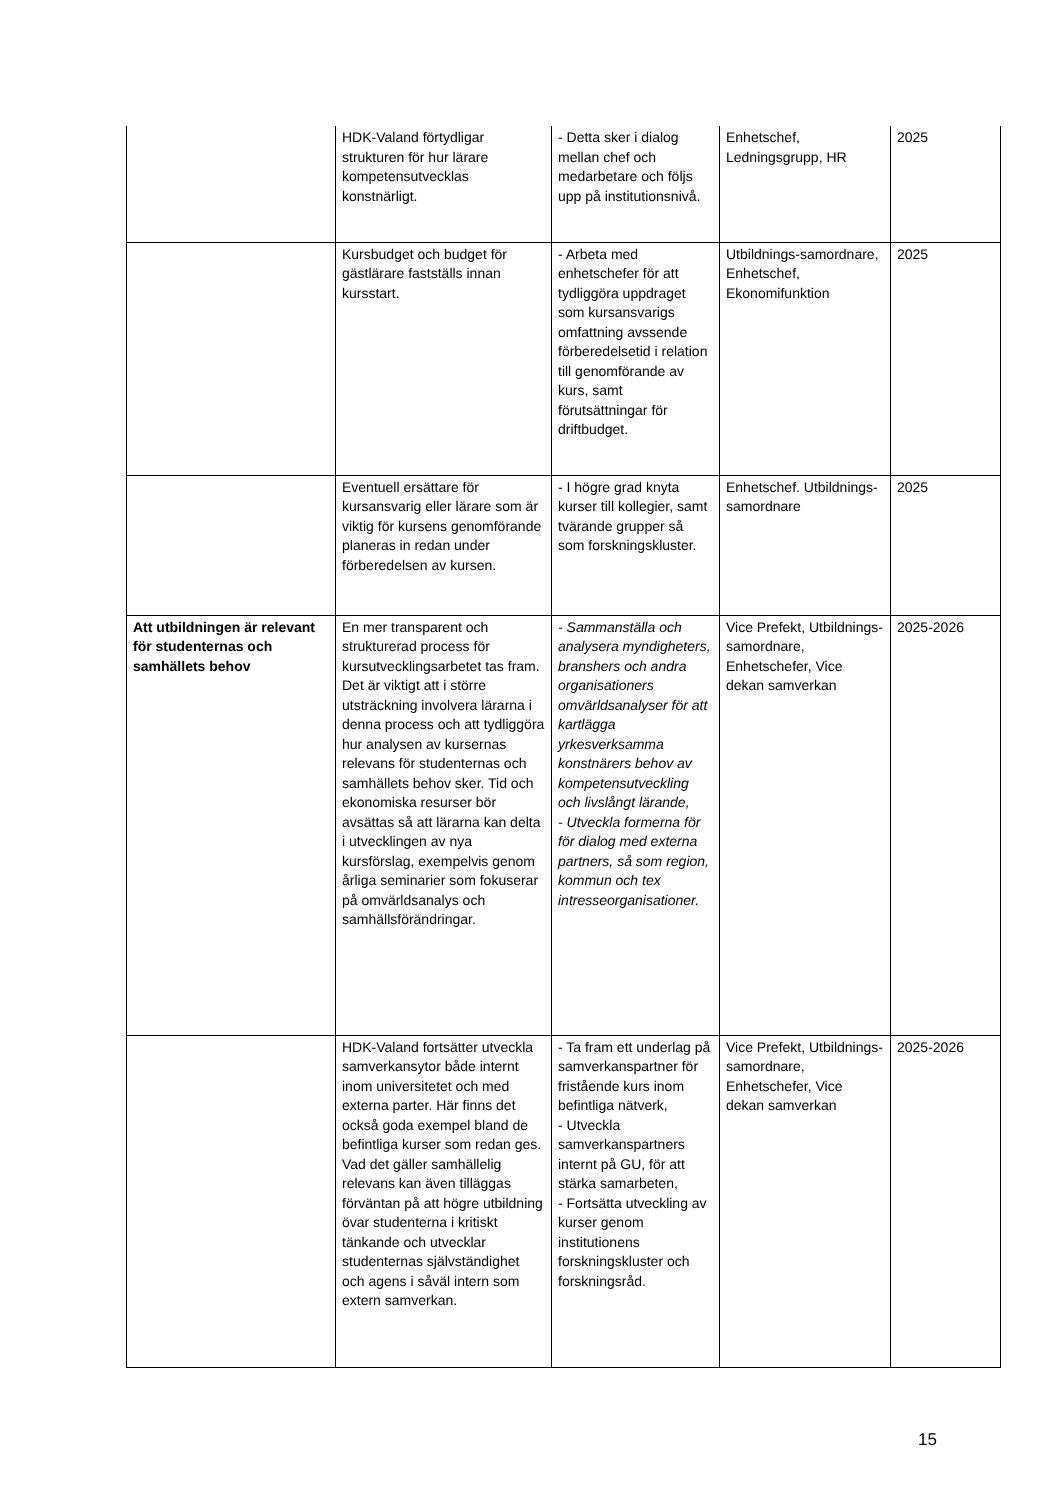| | HDK-Valand förtydligar strukturen för hur lärare kompetensutvecklas konstnärligt. | - Detta sker i dialog mellan chef och medarbetare och följs upp på institutionsnivå. | Enhetschef, Ledningsgrupp, HR | 2025 |
| | Kursbudget och budget för gästlärare fastställs innan kursstart. | - Arbeta med enhetschefer för att tydliggöra uppdraget som kursansvarigs omfattning avssende förberedelsetid i relation till genomförande av kurs, samt förutsättningar för driftbudget. | Utbildnings-samordnare, Enhetschef, Ekonomifunktion | 2025 |
| | Eventuell ersättare för kursansvarig eller lärare som är viktig för kursens genomförande planeras in redan under förberedelsen av kursen. | - I högre grad knyta kurser till kollegier, samt tvärande grupper så som forskningskluster. | Enhetschef. Utbildnings-samordnare | 2025 |
| Att utbildningen är relevant för studenternas och samhällets behov | En mer transparent och strukturerad process för kursutvecklingsarbetet tas fram. Det är viktigt att i större utsträckning involvera lärarna i denna process och att tydliggöra hur analysen av kursernas relevans för studenternas och samhällets behov sker. Tid och ekonomiska resurser bör avsättas så att lärarna kan delta i utvecklingen av nya kursförslag, exempelvis genom årliga seminarier som fokuserar på omvärldsanalys och samhällsförändringar. | - Sammanställa och analysera myndigheters, branshers och andra organisationers omvärldsanalyser för att kartlägga yrkesverksamma konstnärers behov av kompetensutveckling och livslångt lärande, - Utveckla formerna för för dialog med externa partners, så som region, kommun och tex intresseorganisationer. | Vice Prefekt, Utbildnings-samordnare, Enhetschefer, Vice dekan samverkan | 2025-2026 |
| | HDK-Valand fortsätter utveckla samverkansytor både internt inom universitetet och med externa parter. Här finns det också goda exempel bland de befintliga kurser som redan ges. Vad det gäller samhällelig relevans kan även tilläggas förväntan på att högre utbildning övar studenterna i kritiskt tänkande och utvecklar studenternas självständighet och agens i såväl intern som extern samverkan. | - Ta fram ett underlag på samverkanspartner för fristående kurs inom befintliga nätverk, - Utveckla samverkanspartners internt på GU, för att stärka samarbeten, - Fortsätta utveckling av kurser genom institutionens forskningskluster och forskningsråd. | Vice Prefekt, Utbildnings-samordnare, Enhetschefer, Vice dekan samverkan | 2025-2026 |
15